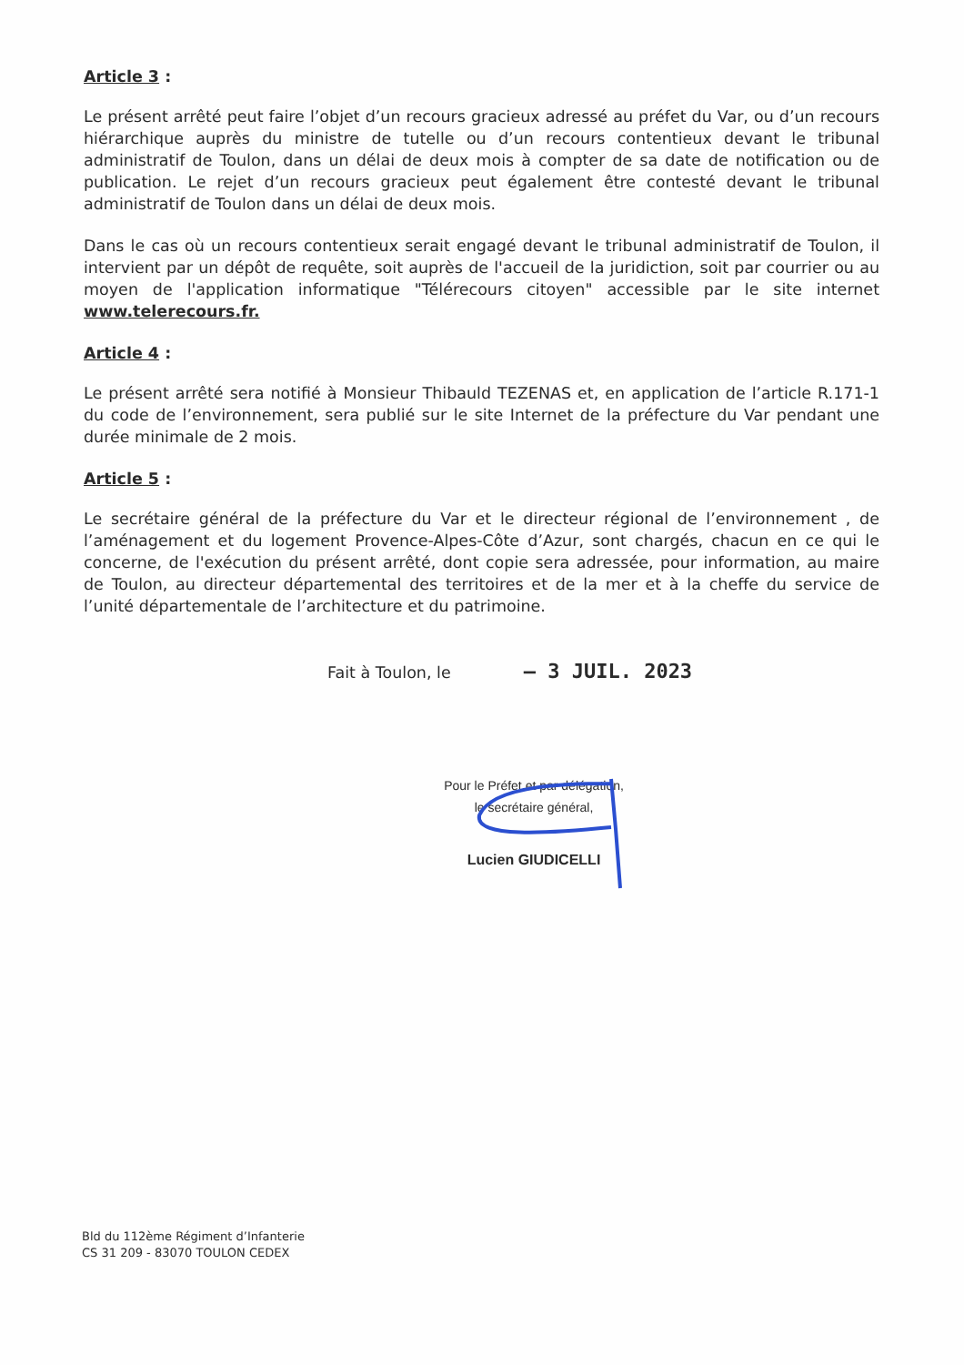Article 3 :
Le présent arrêté peut faire l’objet d’un recours gracieux adressé au préfet du Var, ou d’un recours hiérarchique auprès du ministre de tutelle ou d’un recours contentieux devant le tribunal administratif de Toulon, dans un délai de deux mois à compter de sa date de notification ou de publication. Le rejet d’un recours gracieux peut également être contesté devant le tribunal administratif de Toulon dans un délai de deux mois.
Dans le cas où un recours contentieux serait engagé devant le tribunal administratif de Toulon, il intervient par un dépôt de requête, soit auprès de l'accueil de la juridiction, soit par courrier ou au moyen de l'application informatique "Télérecours citoyen" accessible par le site internet www.telerecours.fr.
Article 4 :
Le présent arrêté sera notifié à Monsieur Thibauld TEZENAS et, en application de l’article R.171-1 du code de l’environnement, sera publié sur le site Internet de la préfecture du Var pendant une durée minimale de 2 mois.
Article 5 :
Le secrétaire général de la préfecture du Var et le directeur régional de l’environnement , de l’aménagement et du logement Provence-Alpes-Côte d’Azur, sont chargés, chacun en ce qui le concerne, de l'exécution du présent arrêté, dont copie sera adressée, pour information, au maire de Toulon, au directeur départemental des territoires et de la mer et à la cheffe du service de l’unité départementale de l’architecture et du patrimoine.
Fait à Toulon, le – 3 JUIL. 2023
Pour le Préfet et par délégation,
le secrétaire général,
Lucien GIUDICELLI
Bld du 112ème Régiment d’Infanterie
CS 31 209 - 83070 TOULON CEDEX